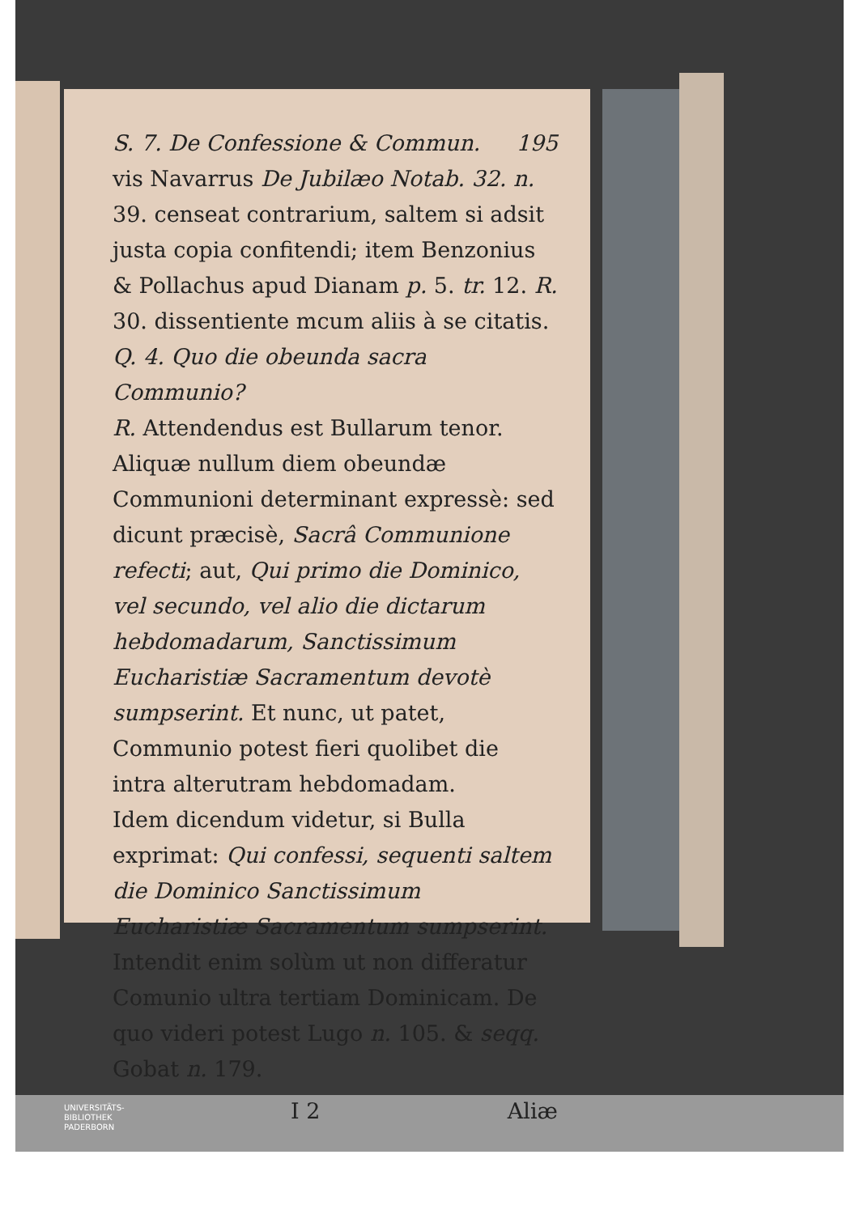S. 7. De Confessione & Commun. 195
vis Navarrus De Jubilæo Notab. 32. n. 39. censeat contrarium, saltem si adsit justa copia confitendi; item Benzonius & Pollachus apud Dianam p. 5. tr. 12. R. 30. dissentiente mcum aliis à se citatis.
Q. 4. Quo die obeunda sacra Communio?
R. Attendendus est Bullarum tenor. Aliquæ nullum diem obeundæ Communioni determinant expressè: sed dicunt præcisè, Sacrâ Communione refecti; aut, Qui primo die Dominico, vel secundo, vel alio die dictarum hebdomadarum, Sanctissimum Eucharistiæ Sacramentum devotè sumpserint. Et nunc, ut patet, Communio potest fieri quolibet die intra alterutram hebdomadam.
Idem dicendum videtur, si Bulla exprimat: Qui confessi, sequenti saltem die Dominico Sanctissimum Eucharistiæ Sacramentum sumpserint. Intendit enim solùm ut non differatur Comunio ultra tertiam Dominicam. De quo videri potest Lugo n. 105. & seqq. Gobat n. 179.
I 2 Aliæ
UNIVERSITÄTS-
BIBLIOTHEK
PADERBORN